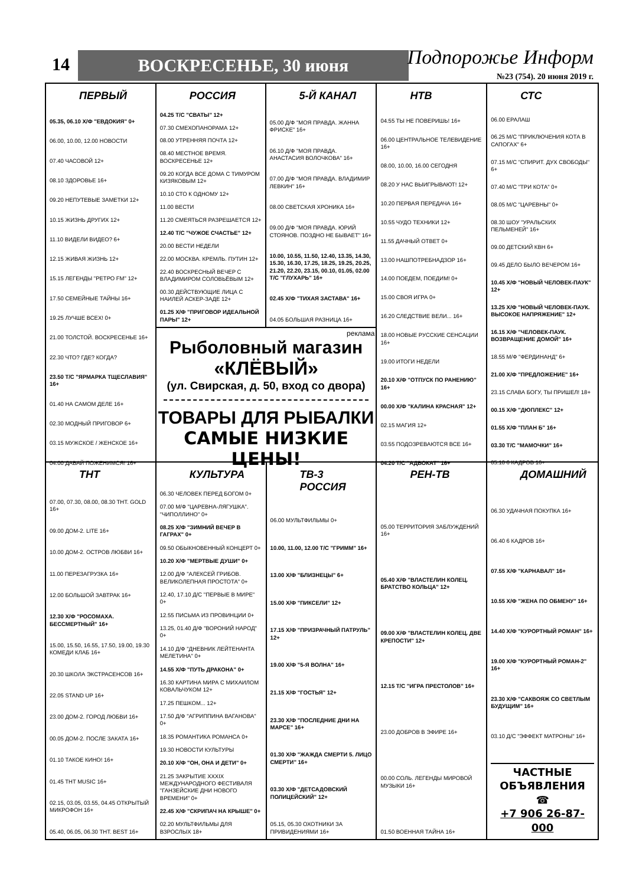14 ВОСКРЕСЕНЬЕ, 30 июня Подпорожье Информ
№23 (754). 20 июня 2019 г.
ПЕРВЫЙ
05.35, 06.10 Х/Ф "ЕВДОКИЯ" 0+
06.00, 10.00, 12.00 НОВОСТИ
07.40 ЧАСОВОЙ 12+
08.10 ЗДОРОВЬЕ 16+
09.20 НЕПУТЕВЫЕ ЗАМЕТКИ 12+
10.15 ЖИЗНЬ ДРУГИХ 12+
11.10 ВИДЕЛИ ВИДЕО? 6+
12.15 ЖИВАЯ ЖИЗНЬ 12+
15.15 ЛЕГЕНДЫ "РЕТРО FM" 12+
17.50 СЕМЕЙНЫЕ ТАЙНЫ 16+
19.25 ЛУЧШЕ ВСЕХ! 0+
21.00 ТОЛСТОЙ. ВОСКРЕСЕНЬЕ 16+
22.30 ЧТО? ГДЕ? КОГДА?
23.50 Т/С "ЯРМАРКА ТЩЕСЛАВИЯ" 16+
01.40 НА САМОМ ДЕЛЕ 16+
02.30 МОДНЫЙ ПРИГОВОР 6+
03.15 МУЖСКОЕ / ЖЕНСКОЕ 16+
04.00 ДАВАЙ ПОЖЕНИМСЯ! 16+
РОССИЯ
04.25 Т/С "СВАТЫ" 12+
07.30 СМЕХОПАНОРАМА 12+
08.00 УТРЕННЯЯ ПОЧТА 12+
08.40 МЕСТНОЕ ВРЕМЯ. ВОСКРЕСЕНЬЕ 12+
09.20 КОГДА ВСЕ ДОМА С ТИМУРОМ КИЗЯКОВЫМ 12+
10.10 СТО К ОДНОМУ 12+
11.00 ВЕСТИ
11.20 СМЕЯТЬСЯ РАЗРЕШАЕТСЯ 12+
12.40 Т/С "ЧУЖОЕ СЧАСТЬЕ" 12+
20.00 ВЕСТИ НЕДЕЛИ
22.00 МОСКВА. КРЕМЛЬ. ПУТИН 12+
22.40 ВОСКРЕСНЫЙ ВЕЧЕР С ВЛАДИМИРОМ СОЛОВЬЁВЫМ 12+
00.30 ДЕЙСТВУЮЩИЕ ЛИЦА С НАИЛЕЙ АСКЕР-ЗАДЕ 12+
01.25 Х/Ф "ПРИГОВОР ИДЕАЛЬНОЙ ПАРЫ" 12+
5-Й КАНАЛ
05.00 Д/Ф "МОЯ ПРАВДА. ЖАННА ФРИСКЕ" 16+
06.10 Д/Ф "МОЯ ПРАВДА. АНАСТАСИЯ ВОЛОЧКОВА" 16+
07.00 Д/Ф "МОЯ ПРАВДА. ВЛАДИМИР ЛЕВКИН" 16+
08.00 СВЕТСКАЯ ХРОНИКА 16+
09.00 Д/Ф "МОЯ ПРАВДА. ЮРИЙ СТОЯНОВ. ПОЗДНО НЕ БЫВАЕТ" 16+
10.00, 10.55, 11.50, 12.40, 13.35, 14.30, 15.30, 16.30, 17.25, 18.25, 19.25, 20.25, 21.20, 22.20, 23.15, 00.10, 01.05, 02.00 Т/С "ГЛУХАРЬ" 16+
02.45 Х/Ф "ТИХАЯ ЗАСТАВА" 16+
04.05 БОЛЬШАЯ РАЗНИЦА 16+
реклама
Рыболовный магазин
«КЛЁВЫЙ»
(ул. Свирская, д. 50, вход со двора)
ТОВАРЫ ДЛЯ РЫБАЛКИ
САМЫЕ НИЗКИЕ ЦЕНЫ!
НТВ
04.55 ТЫ НЕ ПОВЕРИШЬ! 16+
06.00 ЦЕНТРАЛЬНОЕ ТЕЛЕВИДЕНИЕ 16+
08.00, 10.00, 16.00 СЕГОДНЯ
08.20 У НАС ВЫИГРЫВАЮТ! 12+
10.20 ПЕРВАЯ ПЕРЕДАЧА 16+
10.55 ЧУДО ТЕХНИКИ 12+
11.55 ДАЧНЫЙ ОТВЕТ 0+
13.00 НАШПОТРЕБНАДЗОР 16+
14.00 ПОЕДЕМ, ПОЕДИМ! 0+
15.00 СВОЯ ИГРА 0+
16.20 СЛЕДСТВИЕ ВЕЛИ... 16+
18.00 НОВЫЕ РУССКИЕ СЕНСАЦИИ 16+
19.00 ИТОГИ НЕДЕЛИ
20.10 Х/Ф "ОТПУСК ПО РАНЕНИЮ" 16+
00.00 Х/Ф "КАЛИНА КРАСНАЯ" 12+
02.15 МАГИЯ 12+
03.55 ПОДОЗРЕВАЮТСЯ ВСЕ 16+
04.20 Т/С "АДВОКАТ" 16+
СТС
06.00 ЕРАЛАШ
06.25 М/С "ПРИКЛЮЧЕНИЯ КОТА В САПОГАХ" 6+
07.15 М/С "СПИРИТ. ДУХ СВОБОДЫ" 6+
07.40 М/С "ТРИ КОТА" 0+
08.05 М/С "ЦАРЕВНЫ" 0+
08.30 ШОУ "УРАЛЬСКИХ ПЕЛЬМЕНЕЙ" 16+
09.00 ДЕТСКИЙ КВН 6+
09.45 ДЕЛО БЫЛО ВЕЧЕРОМ 16+
10.45 Х/Ф "НОВЫЙ ЧЕЛОВЕК-ПАУК" 12+
13.25 Х/Ф "НОВЫЙ ЧЕЛОВЕК-ПАУК. ВЫСОКОЕ НАПРЯЖЕНИЕ" 12+
16.15 Х/Ф "ЧЕЛОВЕК-ПАУК. ВОЗВРАЩЕНИЕ ДОМОЙ" 16+
18.55 М/Ф "ФЕРДИНАНД" 6+
21.00 Х/Ф "ПРЕДЛОЖЕНИЕ" 16+
23.15 СЛАВА БОГУ, ТЫ ПРИШЕЛ! 18+
00.15 Х/Ф "ДЮПЛЕКС" 12+
01.55 Х/Ф "ПЛАН Б" 16+
03.30 Т/С "МАМОЧКИ" 16+
05.10 6 КАДРОВ 16+
ТНТ
07.00, 07.30, 08.00, 08.30 ТНТ. GOLD 16+
09.00 ДОМ-2. LITE 16+
10.00 ДОМ-2. ОСТРОВ ЛЮБВИ 16+
11.00 ПЕРЕЗАГРУЗКА 16+
12.00 БОЛЬШОЙ ЗАВТРАК 16+
12.30 Х/Ф "РОСОМАХА. БЕССМЕРТНЫЙ" 16+
15.00, 15.50, 16.55, 17.50, 19.00, 19.30 КОМЕДИ КЛАБ 16+
20.30 ШКОЛА ЭКСТРАСЕНСОВ 16+
22.05 STAND UP 16+
23.00 ДОМ-2. ГОРОД ЛЮБВИ 16+
00.05 ДОМ-2. ПОСЛЕ ЗАКАТА 16+
01.10 ТАКОЕ КИНО! 16+
01.45 THT MUSIC 16+
02.15, 03.05, 03.55, 04.45 ОТКРЫТЫЙ МИКРОФОН 16+
05.40, 06.05, 06.30 ТНТ. BEST 16+
КУЛЬТУРА
06.30 ЧЕЛОВЕК ПЕРЕД БОГОМ 0+
07.00 М/Ф "ЦАРЕВНА-ЛЯГУШКА". "ЧИПОЛЛИНО" 0+
08.25 Х/Ф "ЗИМНИЙ ВЕЧЕР В ГАГРАХ" 0+
09.50 ОБЫКНОВЕННЫЙ КОНЦЕРТ 0+
10.20 Х/Ф "МЕРТВЫЕ ДУШИ" 0+
12.00 Д/Ф "АЛЕКСЕЙ ГРИБОВ. ВЕЛИКОЛЕПНАЯ ПРОСТОТА" 0+
12.40, 17.10 Д/С "ПЕРВЫЕ В МИРЕ" 0+
12.55 ПИСЬМА ИЗ ПРОВИНЦИИ 0+
13.25, 01.40 Д/Ф "ВОРОНИЙ НАРОД" 0+
14.10 Д/Ф "ДНЕВНИК ЛЕЙТЕНАНТА МЕЛЕТИНА" 0+
14.55 Х/Ф "ПУТЬ ДРАКОНА" 0+
16.30 КАРТИНА МИРА С МИХАИЛОМ КОВАЛЬЧУКОМ 12+
17.25 ПЕШКОМ... 12+
17.50 Д/Ф "АГРИППИНА ВАГАНОВА" 0+
18.35 РОМАНТИКА РОМАНСА 0+
19.30 НОВОСТИ КУЛЬТУРЫ
20.10 Х/Ф "ОН, ОНА И ДЕТИ" 0+
21.25 ЗАКРЫТИЕ XXXIX МЕЖДУНАРОДНОГО ФЕСТИВАЛЯ "ГАНЗЕЙСКИЕ ДНИ НОВОГО ВРЕМЕНИ" 0+
22.45 Х/Ф "СКРИПАЧ НА КРЫШЕ" 0+
02.20 МУЛЬТФИЛЬМЫ ДЛЯ ВЗРОСЛЫХ 18+
ТВ-3 РОССИЯ
06.00 МУЛЬТФИЛЬМЫ 0+
10.00, 11.00, 12.00 Т/С "ГРИММ" 16+
13.00 Х/Ф "БЛИЗНЕЦЫ" 6+
15.00 Х/Ф "ПИКСЕЛИ" 12+
17.15 Х/Ф "ПРИЗРАЧНЫЙ ПАТРУЛЬ" 12+
19.00 Х/Ф "5-Я ВОЛНА" 16+
21.15 Х/Ф "ГОСТЬЯ" 12+
23.30 Х/Ф "ПОСЛЕДНИЕ ДНИ НА МАРСЕ" 16+
01.30 Х/Ф "ЖАЖДА СМЕРТИ 5. ЛИЦО СМЕРТИ" 16+
03.30 Х/Ф "ДЕТСАДОВСКИЙ ПОЛИЦЕЙСКИЙ" 12+
05.15, 05.30 ОХОТНИКИ ЗА ПРИВИДЕНИЯМИ 16+
РЕН-ТВ
05.00 ТЕРРИТОРИЯ ЗАБЛУЖДЕНИЙ 16+
05.40 Х/Ф "ВЛАСТЕЛИН КОЛЕЦ. БРАТСТВО КОЛЬЦА" 12+
09.00 Х/Ф "ВЛАСТЕЛИН КОЛЕЦ. ДВЕ КРЕПОСТИ" 12+
12.15 Т/С "ИГРА ПРЕСТОЛОВ" 16+
23.00 ДОБРОВ В ЭФИРЕ 16+
00.00 СОЛЬ. ЛЕГЕНДЫ МИРОВОЙ МУЗЫКИ 16+
01.50 ВОЕННАЯ ТАЙНА 16+
ДОМАШНИЙ
06.30 УДАЧНАЯ ПОКУПКА 16+
06.40 6 КАДРОВ 16+
07.55 Х/Ф "КАРНАВАЛ" 16+
10.55 Х/Ф "ЖЕНА ПО ОБМЕНУ" 16+
14.40 Х/Ф "КУРОРТНЫЙ РОМАН" 16+
19.00 Х/Ф "КУРОРТНЫЙ РОМАН-2" 16+
23.30 Х/Ф "САКВОЯЖ СО СВЕТЛЫМ БУДУЩИМ" 16+
03.10 Д/С "ЭФФЕКТ МАТРОНЫ" 16+
ЧАСТНЫЕ ОБЪЯВЛЕНИЯ
☎
+7 906 26-87-000